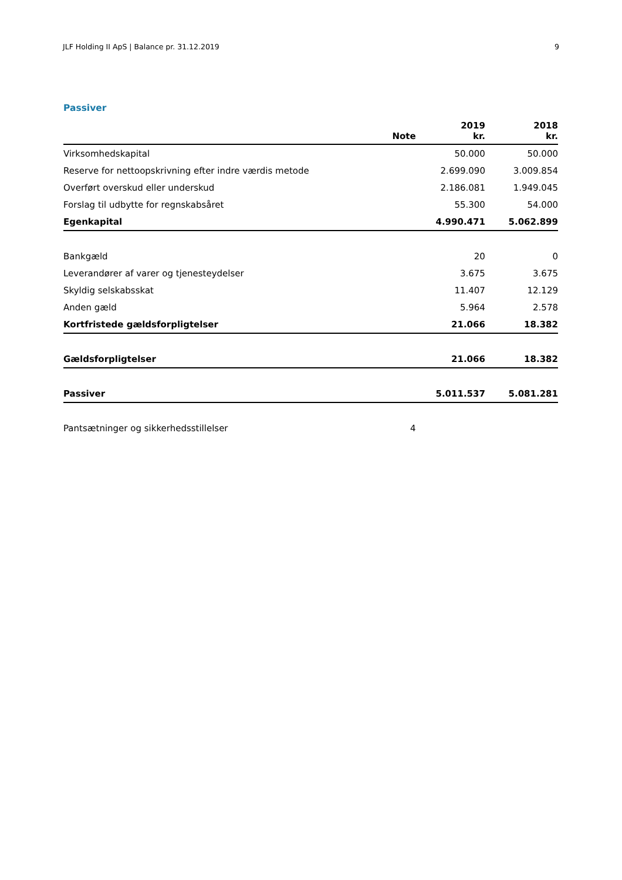JLF Holding II ApS | Balance pr. 31.12.2019 9
Passiver
| | Note | 2019 kr. | 2018 kr. |
| --- | --- | --- | --- |
| Virksomhedskapital | | 50.000 | 50.000 |
| Reserve for nettoopskrivning efter indre værdis metode | | 2.699.090 | 3.009.854 |
| Overført overskud eller underskud | | 2.186.081 | 1.949.045 |
| Forslag til udbytte for regnskabsåret | | 55.300 | 54.000 |
| Egenkapital | | 4.990.471 | 5.062.899 |
| Bankgæld | | 20 | 0 |
| Leverandører af varer og tjenesteydelser | | 3.675 | 3.675 |
| Skyldig selskabsskat | | 11.407 | 12.129 |
| Anden gæld | | 5.964 | 2.578 |
| Kortfristede gældsforpligtelser | | 21.066 | 18.382 |
| Gældsforpligtelser | | 21.066 | 18.382 |
| Passiver | | 5.011.537 | 5.081.281 |
| Pantsætninger og sikkerhedsstillelser | 4 | | |